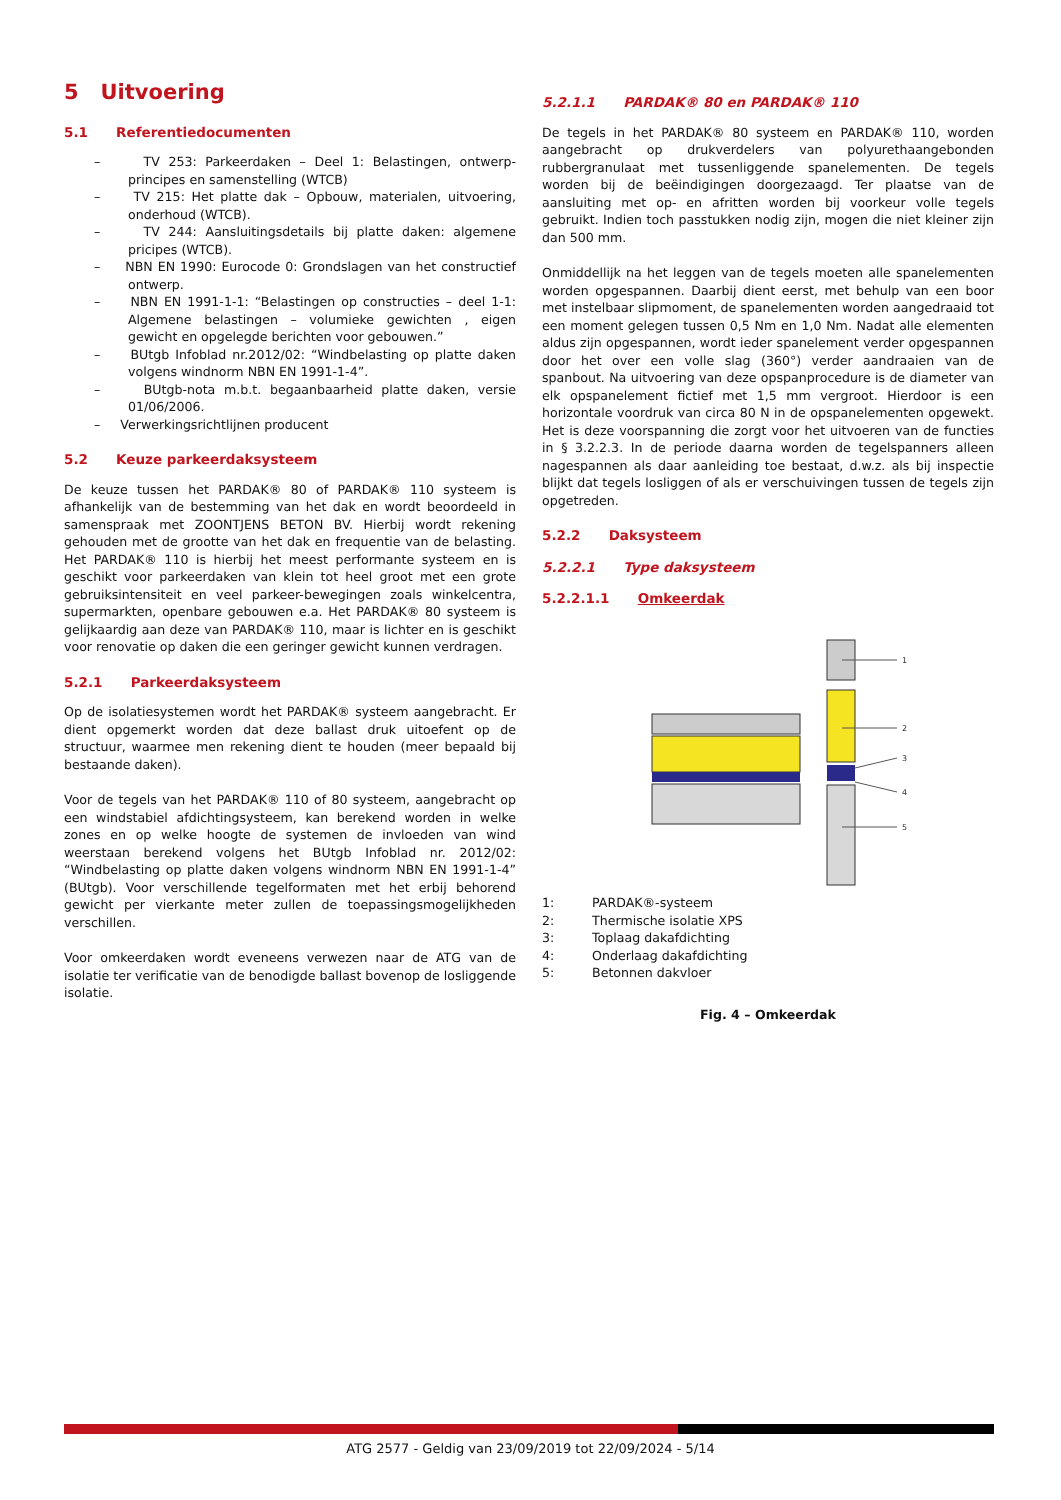5 Uitvoering
5.1 Referentiedocumenten
– TV 253: Parkeerdaken – Deel 1: Belastingen, ontwerp-principes en samenstelling (WTCB)
– TV 215: Het platte dak – Opbouw, materialen, uitvoering, onderhoud (WTCB).
– TV 244: Aansluitingsdetails bij platte daken: algemene pricipes (WTCB).
– NBN EN 1990: Eurocode 0: Grondslagen van het constructief ontwerp.
– NBN EN 1991-1-1: “Belastingen op constructies – deel 1-1: Algemene belastingen – volumieke gewichten , eigen gewicht en opgelegde berichten voor gebouwen.”
– BUtgb Infoblad nr.2012/02: “Windbelasting op platte daken volgens windnorm NBN EN 1991-1-4”.
– BUtgb-nota m.b.t. begaanbaarheid platte daken, versie 01/06/2006.
– Verwerkingsrichtlijnen producent
5.2 Keuze parkeerdaksysteem
De keuze tussen het PARDAK® 80 of PARDAK® 110 systeem is afhankelijk van de bestemming van het dak en wordt beoordeeld in samenspraak met ZOONTJENS BETON BV. Hierbij wordt rekening gehouden met de grootte van het dak en frequentie van de belasting. Het PARDAK® 110 is hierbij het meest performante systeem en is geschikt voor parkeerdaken van klein tot heel groot met een grote gebruiksintensiteit en veel parkeer-bewegingen zoals winkelcentra, supermarkten, openbare gebouwen e.a. Het PARDAK® 80 systeem is gelijkaardig aan deze van PARDAK® 110, maar is lichter en is geschikt voor renovatie op daken die een geringer gewicht kunnen verdragen.
5.2.1 Parkeerdaksysteem
Op de isolatiesystemen wordt het PARDAK® systeem aangebracht. Er dient opgemerkt worden dat deze ballast druk uitoefent op de structuur, waarmee men rekening dient te houden (meer bepaald bij bestaande daken).
Voor de tegels van het PARDAK® 110 of 80 systeem, aangebracht op een windstabiel afdichtingsysteem, kan berekend worden in welke zones en op welke hoogte de systemen de invloeden van wind weerstaan berekend volgens het BUtgb Infoblad nr. 2012/02: “Windbelasting op platte daken volgens windnorm NBN EN 1991-1-4” (BUtgb). Voor verschillende tegelformaten met het erbij behorend gewicht per vierkante meter zullen de toepassingsmogelijkheden verschillen.
Voor omkeerdaken wordt eveneens verwezen naar de ATG van de isolatie ter verificatie van de benodigde ballast bovenop de losliggende isolatie.
5.2.1.1 PARDAK® 80 en PARDAK® 110
De tegels in het PARDAK® 80 systeem en PARDAK® 110, worden aangebracht op drukverdelers van polyurethaangebonden rubbergranulaat met tussenliggende spanelementen. De tegels worden bij de beëindigingen doorgezaagd. Ter plaatse van de aansluiting met op- en afritten worden bij voorkeur volle tegels gebruikt. Indien toch passtukken nodig zijn, mogen die niet kleiner zijn dan 500 mm.
Onmiddellijk na het leggen van de tegels moeten alle spanelementen worden opgespannen. Daarbij dient eerst, met behulp van een boor met instelbaar slipmoment, de spanelementen worden aangedraaid tot een moment gelegen tussen 0,5 Nm en 1,0 Nm. Nadat alle elementen aldus zijn opgespannen, wordt ieder spanelement verder opgespannen door het over een volle slag (360°) verder aandraaien van de spanbout. Na uitvoering van deze opspanprocedure is de diameter van elk opspanelement fictief met 1,5 mm vergroot. Hierdoor is een horizontale voordruk van circa 80 N in de opspanelementen opgewekt. Het is deze voorspanning die zorgt voor het uitvoeren van de functies in § 3.2.2.3. In de periode daarna worden de tegelspanners alleen nagespannen als daar aanleiding toe bestaat, d.w.z. als bij inspectie blijkt dat tegels losliggen of als er verschuivingen tussen de tegels zijn opgetreden.
5.2.2 Daksysteem
5.2.2.1 Type daksysteem
5.2.2.1.1 Omkeerdak
1
2
3
4
5
1: PARDAK®-systeem
2: Thermische isolatie XPS
3: Toplaag dakafdichting
4: Onderlaag dakafdichting
5: Betonnen dakvloer
Fig. 4 – Omkeerdak
ATG 2577 - Geldig van 23/09/2019 tot 22/09/2024 - 5/14